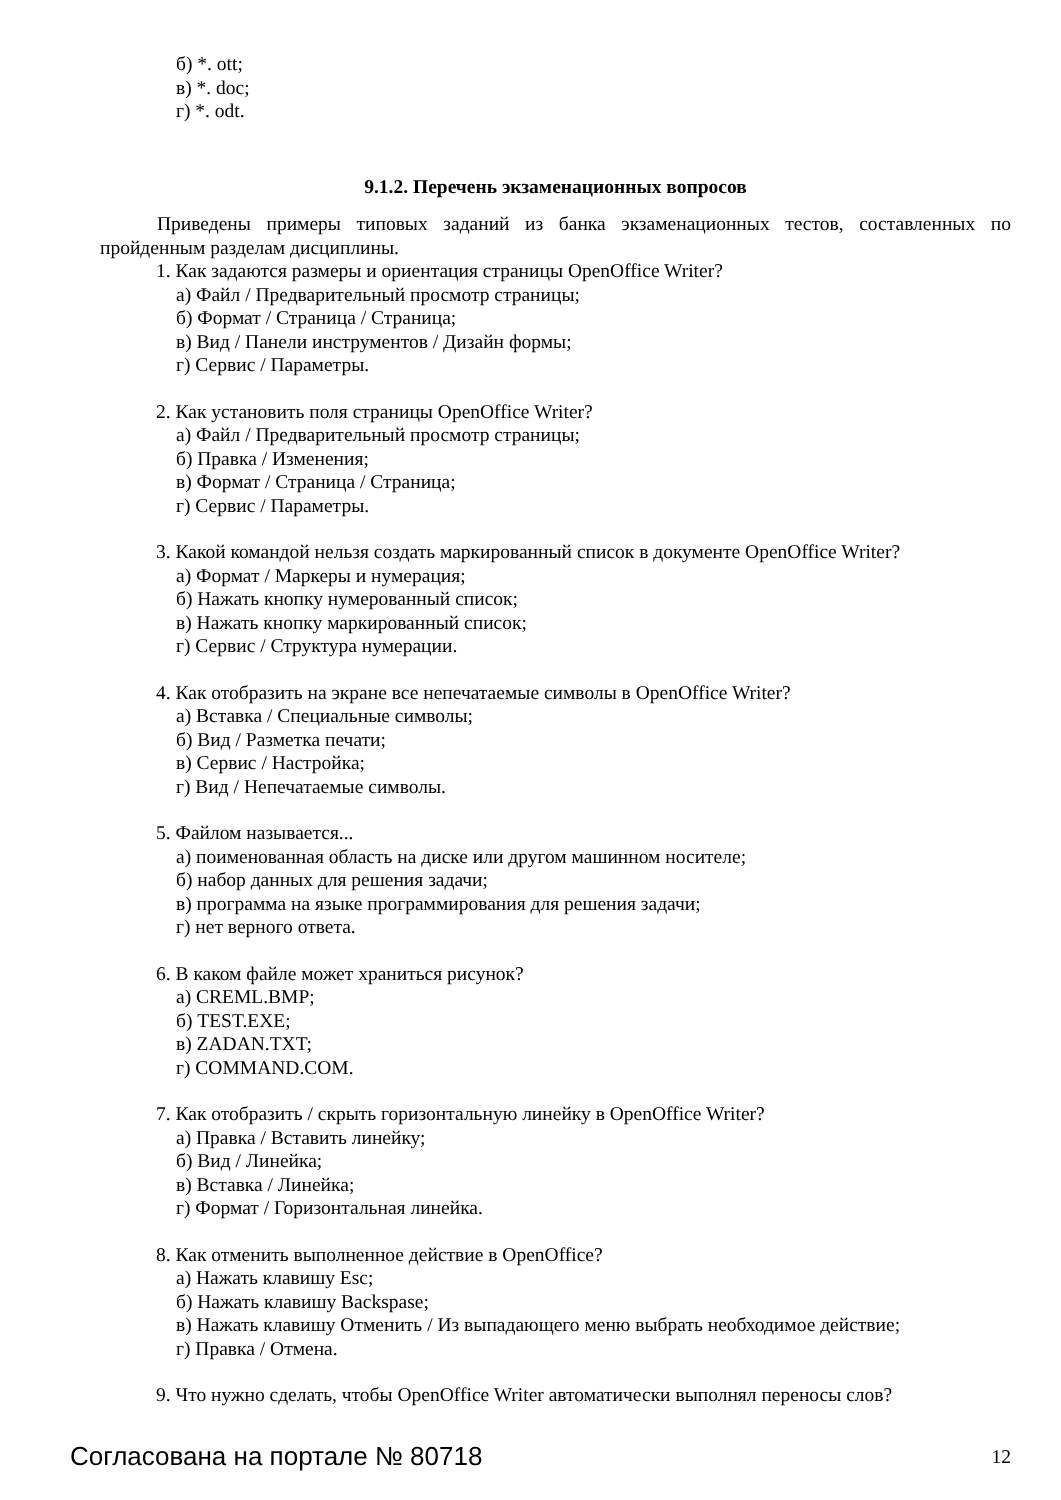б) *. ott;
в) *. doc;
г) *. odt.
9.1.2. Перечень экзаменационных вопросов
Приведены примеры типовых заданий из банка экзаменационных тестов, составленных по пройденным разделам дисциплины.
1. Как задаются размеры и ориентация страницы OpenOffice Writer?
а) Файл / Предварительный просмотр страницы;
б) Формат / Страница / Страница;
в) Вид / Панели инструментов / Дизайн формы;
г) Сервис / Параметры.
2. Как установить поля страницы OpenOffice Writer?
а) Файл / Предварительный просмотр страницы;
б) Правка / Изменения;
в) Формат / Страница / Страница;
г) Сервис / Параметры.
3. Какой командой нельзя создать маркированный список в документе OpenOffice Writer?
а) Формат / Маркеры и нумерация;
б) Нажать кнопку нумерованный список;
в) Нажать кнопку маркированный список;
г) Сервис / Структура нумерации.
4. Как отобразить на экране все непечатаемые символы в OpenOffice Writer?
а) Вставка / Специальные символы;
б) Вид / Разметка печати;
в) Сервис / Настройка;
г) Вид / Непечатаемые символы.
5. Файлом называется...
а) поименованная область на диске или другом машинном носителе;
б) набор данных для решения задачи;
в) программа на языке программирования для решения задачи;
г) нет верного ответа.
6. В каком файле может храниться рисунок?
а) CREML.BMP;
б) TEST.EXE;
в) ZADAN.TXT;
г) COMMAND.COM.
7. Как отобразить / скрыть горизонтальную линейку в OpenOffice Writer?
а) Правка / Вставить линейку;
б) Вид / Линейка;
в) Вставка / Линейка;
г) Формат / Горизонтальная линейка.
8. Как отменить выполненное действие в OpenOffice?
а) Нажать клавишу Esc;
б) Нажать клавишу Backspase;
в) Нажать клавишу Отменить / Из выпадающего меню выбрать необходимое действие;
г) Правка / Отмена.
9. Что нужно сделать, чтобы OpenOffice Writer автоматически выполнял переносы слов?
Согласована на портале № 80718 12